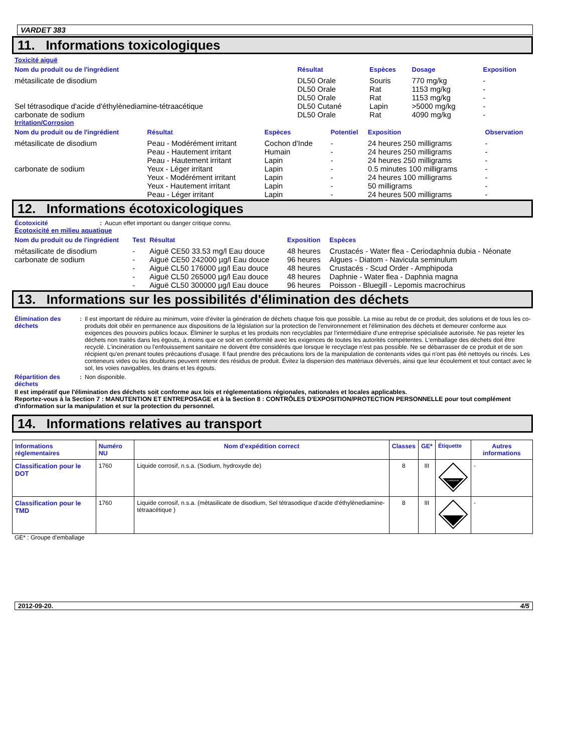VARDET 383
11. Informations toxicologiques
Toxicité aiguë
| Nom du produit ou de l'ingrédient | Résultat | Espèces | Dosage | Exposition |
| --- | --- | --- | --- | --- |
| métasilicate de disodium | DL50 Orale DL50 Orale DL50 Orale | Souris Rat Rat | 770 mg/kg 1153 mg/kg 1153 mg/kg | - - - |
| Sel tétrasodique d'acide d'éthylènediamine-tétraacétique | DL50 Cutané | Lapin | >5000 mg/kg | - |
| carbonate de sodium | DL50 Orale | Rat | 4090 mg/kg | - |
Irritation/Corrosion
| Nom du produit ou de l'ingrédient | Résultat | Espèces | Potentiel | Exposition | Observation |
| --- | --- | --- | --- | --- | --- |
| métasilicate de disodium | Peau - Modérément irritant | Cochon d'Inde | - | 24 heures 250 milligrams | - |
| | Peau - Hautement irritant | Humain | - | 24 heures 250 milligrams | - |
| | Peau - Hautement irritant | Lapin | - | 24 heures 250 milligrams | - |
| carbonate de sodium | Yeux - Léger irritant | Lapin | - | 0.5 minutes 100 milligrams | - |
| | Yeux - Modérément irritant | Lapin | - | 24 heures 100 milligrams | - |
| | Yeux - Hautement irritant | Lapin | - | 50 milligrams | - |
| | Peau - Léger irritant | Lapin | - | 24 heures 500 milligrams | - |
12. Informations écotoxicologiques
Écotoxicité: Aucun effet important ou danger critique connu.
Écotoxicité en milieu aquatique
| Nom du produit ou de l'ingrédient | Test | Résultat | Exposition | Espèces |
| --- | --- | --- | --- | --- |
| métasilicate de disodium | - | Aiguë CE50 33.53 mg/l Eau douce | 48 heures | Crustacés - Water flea - Ceriodaphnia dubia - Néonate |
| carbonate de sodium | - | Aiguë CE50 242000 µg/l Eau douce | 96 heures | Algues - Diatom - Navicula seminulum |
| | - | Aiguë CL50 176000 µg/l Eau douce | 48 heures | Crustacés - Scud Order - Amphipoda |
| | - | Aiguë CL50 265000 µg/l Eau douce | 48 heures | Daphnie - Water flea - Daphnia magna |
| | - | Aiguë CL50 300000 µg/l Eau douce | 96 heures | Poisson - Bluegill - Lepomis macrochirus |
13. Informations sur les possibilités d'élimination des déchets
Élimination des déchets: Il est important de réduire au minimum, voire d'éviter la génération de déchets chaque fois que possible. La mise au rebut de ce produit, des solutions et de tous les co-produits doit obéir en permanence aux dispositions de la législation sur la protection de l'environnement et l'élimination des déchets et demeurer conforme aux exigences des pouvoirs publics locaux. Éliminer le surplus et les produits non recyclables par l'intermédiaire d'une entreprise spécialisée autorisée. Ne pas rejeter les déchets non traités dans les égouts, à moins que ce soit en conformité avec les exigences de toutes les autorités compétentes. L'emballage des déchets doit être recyclé. L'incinération ou l'enfouissement sanitaire ne doivent être considérés que lorsque le recyclage n'est pas possible. Ne se débarrasser de ce produit et de son récipient qu'en prenant toutes précautions d'usage. Il faut prendre des précautions lors de la manipulation de contenants vides qui n'ont pas été nettoyés ou rincés. Les conteneurs vides ou les doublures peuvent retenir des résidus de produit. Évitez la dispersion des matériaux déversés, ainsi que leur écoulement et tout contact avec le sol, les voies navigables, les drains et les égouts.
Répartition des déchets: Non disponible.
Il est impératif que l'élimination des déchets soit conforme aux lois et réglementations régionales, nationales et locales applicables.
Reportez-vous à la Section 7 : MANUTENTION ET ENTREPOSAGE et à la Section 8 : CONTRÔLES D'EXPOSITION/PROTECTION PERSONNELLE pour tout complément d'information sur la manipulation et sur la protection du personnel.
14. Informations relatives au transport
| Informations réglementaires | Numéro NU | Nom d'expédition correct | Classes | GE* | Étiquette | Autres informations |
| --- | --- | --- | --- | --- | --- | --- |
| Classification pour le DOT | 1760 | Liquide corrosif, n.s.a. (Sodium, hydroxyde de) | 8 | III | CORROSIVE | - |
| Classification pour le TMD | 1760 | Liquide corrosif, n.s.a. (métasilicate de disodium, Sel tétrasodique d'acide d'éthylènediamine-tétraacétique ) | 8 | III | | - |
GE* : Groupe d'emballage
2012-09-20. 4/5